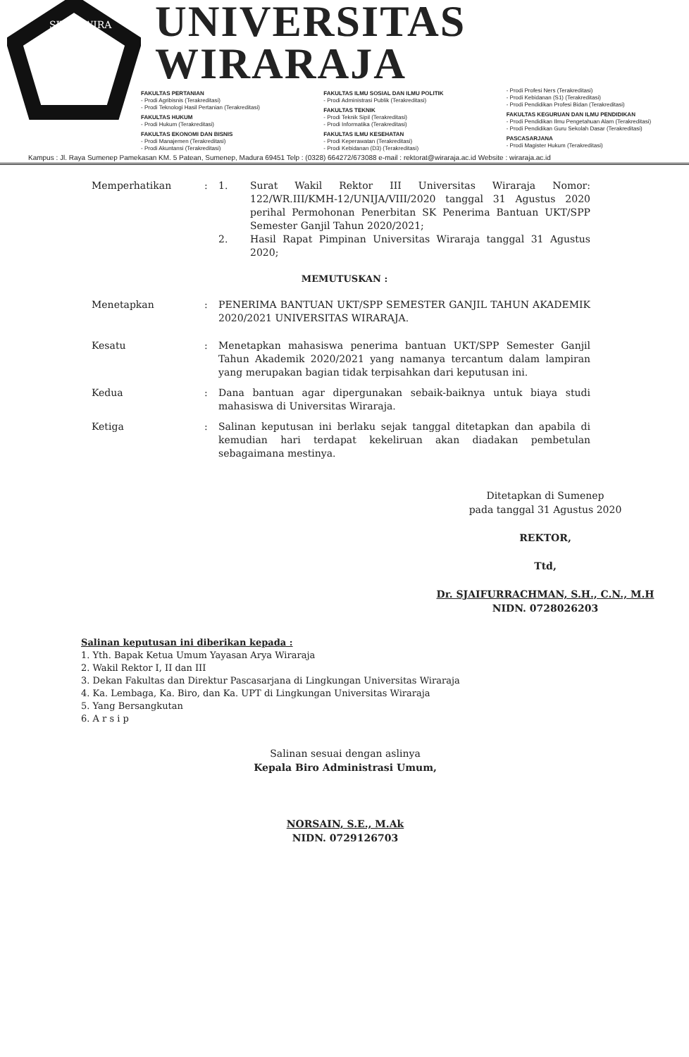SITAS WIRA
UNIVERSITAS WIRARAJA
FAKULTAS PERTANIAN
- Prodi Agribisnis (Terakreditasi)
- Prodi Teknologi Hasil Pertanian (Terakreditasi)
FAKULTAS HUKUM
- Prodi Hukum (Terakreditasi)
FAKULTAS EKONOMI DAN BISNIS
- Prodi Manajemen (Terakreditasi)
- Prodi Akuntansi (Terakreditasi)
FAKULTAS ILMU SOSIAL DAN ILMU POLITIK
- Prodi Administrasi Publik (Terakreditasi)
FAKULTAS TEKNIK
- Prodi Teknik Sipil (Terakreditasi)
- Prodi Informatika (Terakreditasi)
FAKULTAS ILMU KESEHATAN
- Prodi Keperawatan (Terakreditasi)
- Prodi Kebidanan (D3) (Terakreditasi)
- Prodi Profesi Ners (Terakreditasi)
- Prodi Kebidanan (S1) (Terakreditasi)
- Prodi Pendidikan Profesi Bidan (Terakreditasi)
FAKULTAS KEGURUAN DAN ILMU PENDIDIKAN
- Prodi Pendidikan Ilmu Pengetahuan Alam (Terakreditasi)
- Prodi Pendidikan Guru Sekolah Dasar (Terakreditasi)
PASCASARJANA
- Prodi Magister Hukum (Terakreditasi)
Kampus : Jl. Raya Sumenep Pamekasan KM. 5 Patean, Sumenep, Madura 69451 Telp : (0328) 664272/673088 e-mail : rektorat@wiraraja.ac.id Website : wiraraja.ac.id
Memperhatikan : 1. Surat Wakil Rektor III Universitas Wiraraja Nomor: 122/WR.III/KMH-12/UNIJA/VIII/2020 tanggal 31 Agustus 2020 perihal Permohonan Penerbitan SK Penerima Bantuan UKT/SPP Semester Ganjil Tahun 2020/2021;
2. Hasil Rapat Pimpinan Universitas Wiraraja tanggal 31 Agustus 2020;
MEMUTUSKAN :
Menetapkan : PENERIMA BANTUAN UKT/SPP SEMESTER GANJIL TAHUN AKADEMIK 2020/2021 UNIVERSITAS WIRARAJA.
Kesatu : Menetapkan mahasiswa penerima bantuan UKT/SPP Semester Ganjil Tahun Akademik 2020/2021 yang namanya tercantum dalam lampiran yang merupakan bagian tidak terpisahkan dari keputusan ini.
Kedua : Dana bantuan agar dipergunakan sebaik-baiknya untuk biaya studi mahasiswa di Universitas Wiraraja.
Ketiga : Salinan keputusan ini berlaku sejak tanggal ditetapkan dan apabila di kemudian hari terdapat kekeliruan akan diadakan pembetulan sebagaimana mestinya.
Ditetapkan di Sumenep
pada tanggal 31 Agustus 2020
REKTOR,
Ttd,
Dr. SJAIFURRACHMAN, S.H., C.N., M.H
NIDN. 0728026203
Salinan keputusan ini diberikan kepada :
1. Yth. Bapak Ketua Umum Yayasan Arya Wiraraja
2. Wakil Rektor I, II dan III
3. Dekan Fakultas dan Direktur Pascasarjana di Lingkungan Universitas Wiraraja
4. Ka. Lembaga, Ka. Biro, dan Ka. UPT di Lingkungan Universitas Wiraraja
5. Yang Bersangkutan
6. A r s i p
Salinan sesuai dengan aslinya
Kepala Biro Administrasi Umum,
NORSAIN, S.E., M.Ak
NIDN. 0729126703